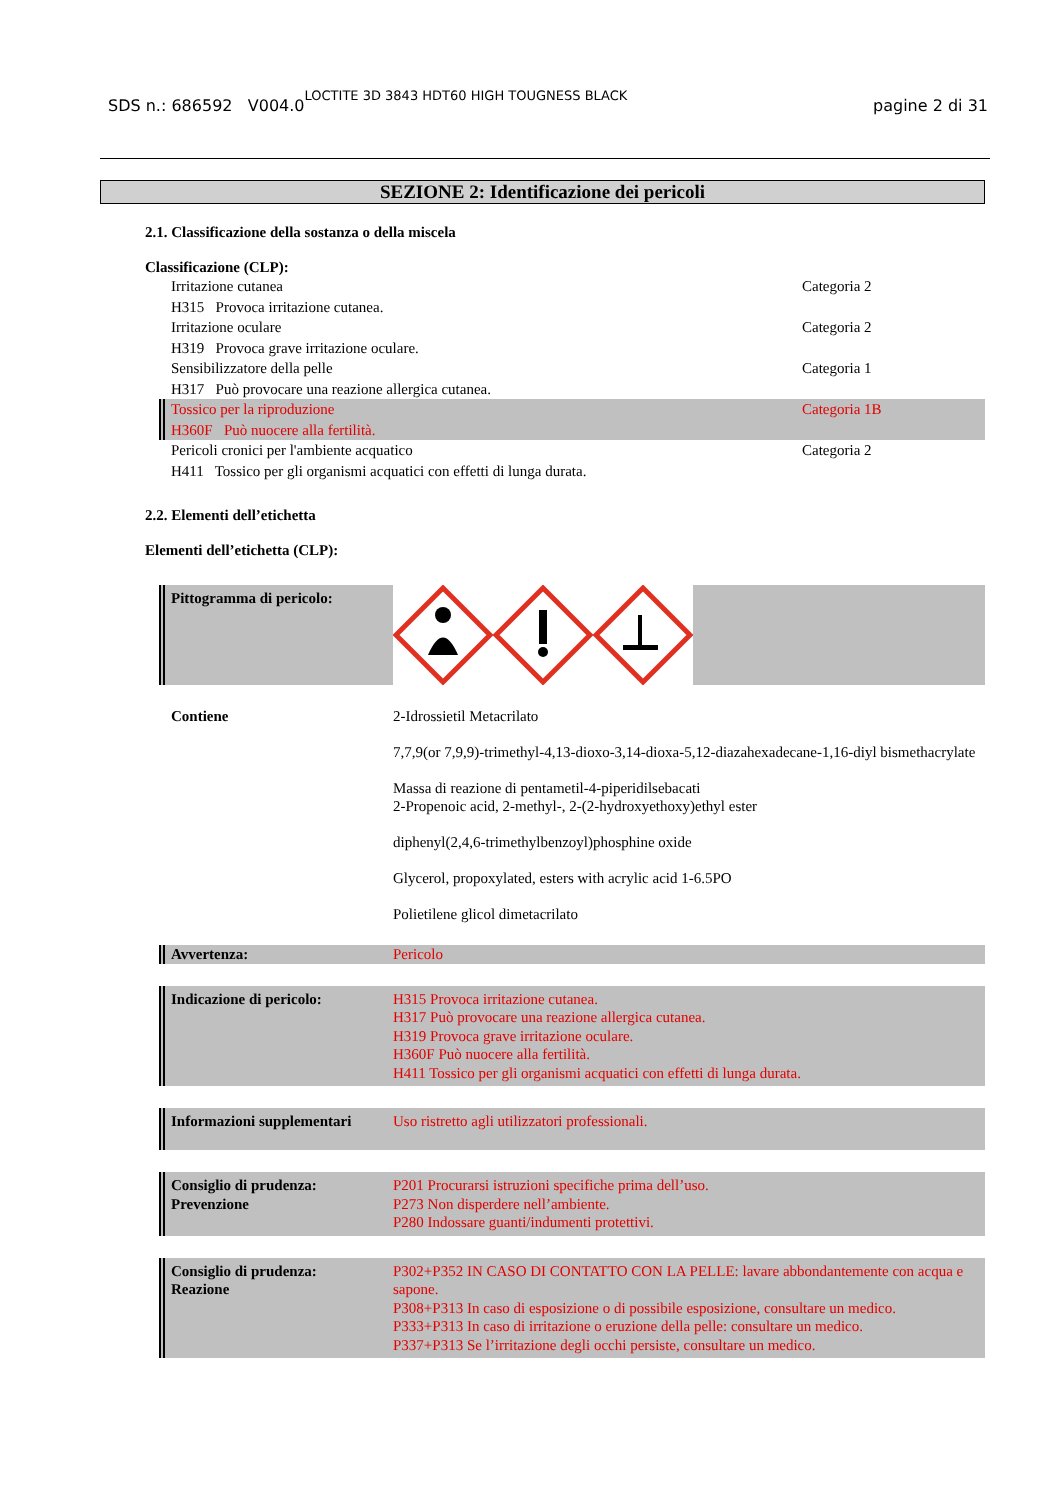SDS n.: 686592 V004.0 LOCTITE 3D 3843 HDT60 HIGH TOUGNESS BLACK pagine 2 di 31
SEZIONE 2: Identificazione dei pericoli
2.1. Classificazione della sostanza o della miscela
Classificazione (CLP):
Irritazione cutanea Categoria 2
H315 Provoca irritazione cutanea.
Irritazione oculare Categoria 2
H319 Provoca grave irritazione oculare.
Sensibilizzatore della pelle Categoria 1
H317 Può provocare una reazione allergica cutanea.
Tossico per la riproduzione Categoria 1B
H360F Può nuocere alla fertilità.
Pericoli cronici per l'ambiente acquatico Categoria 2
H411 Tossico per gli organismi acquatici con effetti di lunga durata.
2.2. Elementi dell’etichetta
Elementi dell’etichetta (CLP):
Pittogramma di pericolo:
Contiene 2-Idrossietil Metacrilato
7,7,9(or 7,9,9)-trimethyl-4,13-dioxo-3,14-dioxa-5,12-diazahexadecane-1,16-diyl bismethacrylate
Massa di reazione di pentametil-4-piperidilsebacati
2-Propenoic acid, 2-methyl-, 2-(2-hydroxyethoxy)ethyl ester
diphenyl(2,4,6-trimethylbenzoyl)phosphine oxide
Glycerol, propoxylated, esters with acrylic acid 1-6.5PO
Polietilene glicol dimetacrilato
Avvertenza: Pericolo
Indicazione di pericolo: H315 Provoca irritazione cutanea.
H317 Può provocare una reazione allergica cutanea.
H319 Provoca grave irritazione oculare.
H360F Può nuocere alla fertilità.
H411 Tossico per gli organismi acquatici con effetti di lunga durata.
Informazioni supplementari Uso ristretto agli utilizzatori professionali.
Consiglio di prudenza:
Prevenzione P201 Procurarsi istruzioni specifiche prima dell’uso.
P273 Non disperdere nell’ambiente.
P280 Indossare guanti/indumenti protettivi.
Consiglio di prudenza:
Reazione P302+P352 IN CASO DI CONTATTO CON LA PELLE: lavare abbondantemente con acqua e sapone.
P308+P313 In caso di esposizione o di possibile esposizione, consultare un medico.
P333+P313 In caso di irritazione o eruzione della pelle: consultare un medico.
P337+P313 Se l’irritazione degli occhi persiste, consultare un medico.